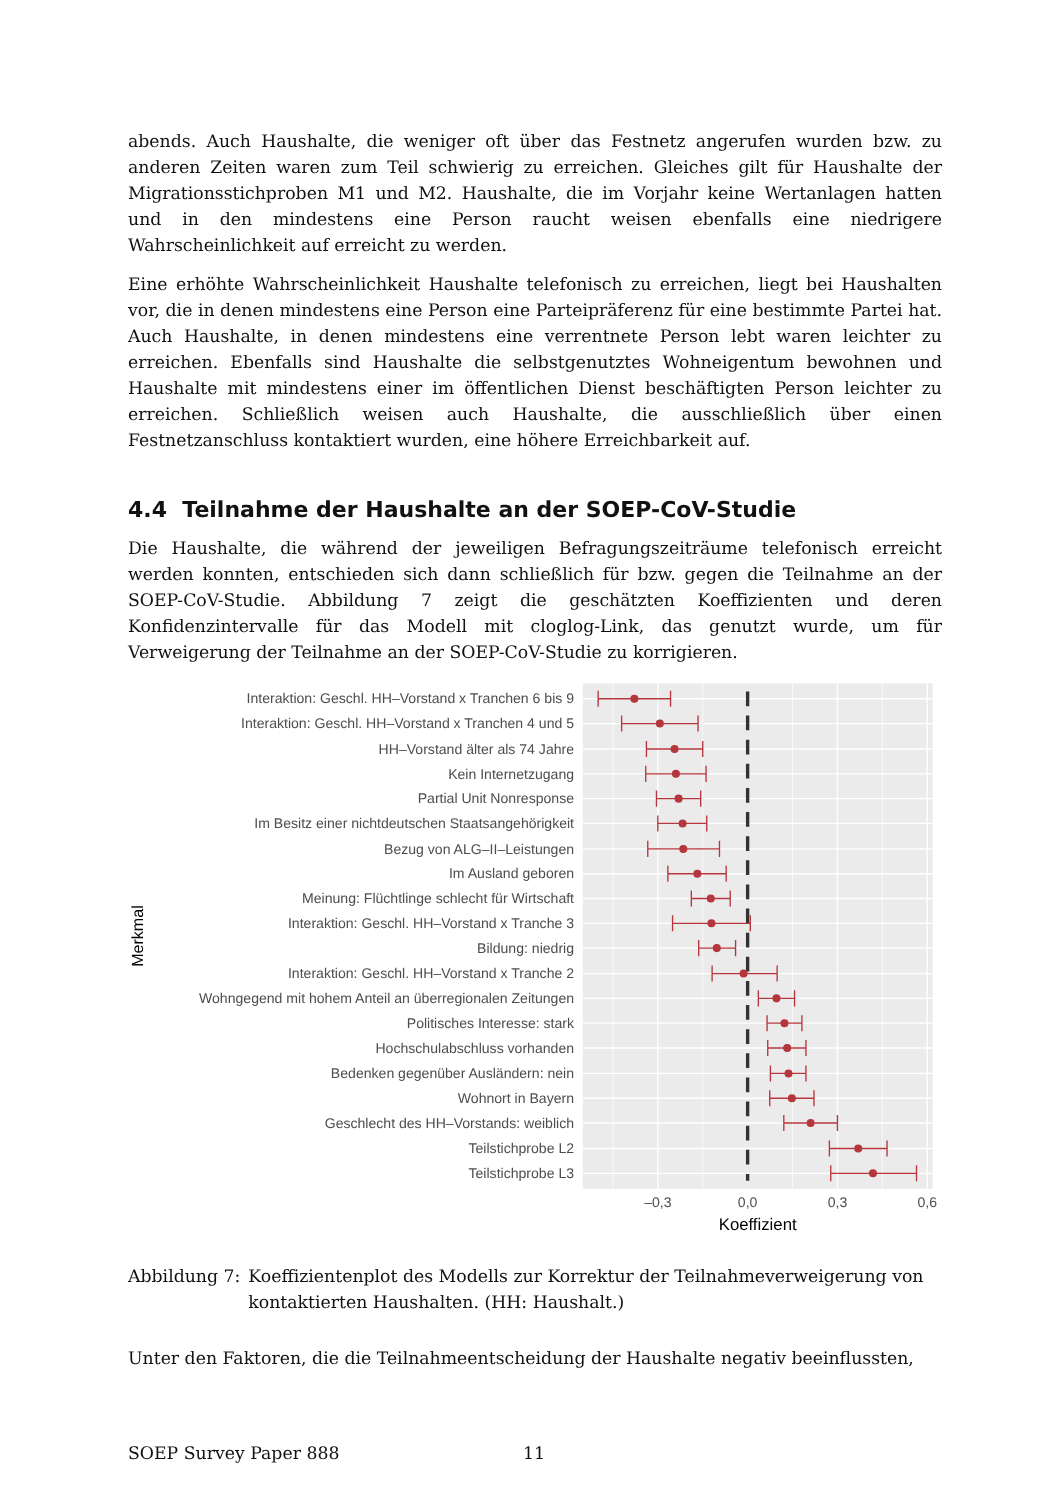abends. Auch Haushalte, die weniger oft über das Festnetz angerufen wurden bzw. zu anderen Zeiten waren zum Teil schwierig zu erreichen. Gleiches gilt für Haushalte der Migrationsstichproben M1 und M2. Haushalte, die im Vorjahr keine Wertanlagen hatten und in den mindestens eine Person raucht weisen ebenfalls eine niedrigere Wahrscheinlichkeit auf erreicht zu werden.
Eine erhöhte Wahrscheinlichkeit Haushalte telefonisch zu erreichen, liegt bei Haushalten vor, die in denen mindestens eine Person eine Parteipräferenz für eine bestimmte Partei hat. Auch Haushalte, in denen mindestens eine verrentnete Person lebt waren leichter zu erreichen. Ebenfalls sind Haushalte die selbstgenutztes Wohneigentum bewohnen und Haushalte mit mindestens einer im öffentlichen Dienst beschäftigten Person leichter zu erreichen. Schließlich weisen auch Haushalte, die ausschließlich über einen Festnetzanschluss kontaktiert wurden, eine höhere Erreichbarkeit auf.
4.4 Teilnahme der Haushalte an der SOEP-CoV-Studie
Die Haushalte, die während der jeweiligen Befragungszeiträume telefonisch erreicht werden konnten, entschieden sich dann schließlich für bzw. gegen die Teilnahme an der SOEP-CoV-Studie. Abbildung 7 zeigt die geschätzten Koeffizienten und deren Konfidenzintervalle für das Modell mit cloglog-Link, das genutzt wurde, um für Verweigerung der Teilnahme an der SOEP-CoV-Studie zu korrigieren.
Merkmal
Interaktion: Geschl. HH–Vorstand x Tranchen 6 bis 9
Interaktion: Geschl. HH–Vorstand x Tranchen 4 und 5
HH–Vorstand älter als 74 Jahre
Kein Internetzugang
Partial Unit Nonresponse
Im Besitz einer nichtdeutschen Staatsangehörigkeit
Bezug von ALG–II–Leistungen
Im Ausland geboren
Meinung: Flüchtlinge schlecht für Wirtschaft
Interaktion: Geschl. HH–Vorstand x Tranche 3
Bildung: niedrig
Interaktion: Geschl. HH–Vorstand x Tranche 2
Wohngegend mit hohem Anteil an überregionalen Zeitungen
Politisches Interesse: stark
Hochschulabschluss vorhanden
Bedenken gegenüber Ausländern: nein
Wohnort in Bayern
Geschlecht des HH–Vorstands: weiblich
Teilstichprobe L2
Teilstichprobe L3
–0,3
0,0
0,3
0,6
Koeffizient
Abbildung 7: Koeffizientenplot des Modells zur Korrektur der Teilnahmeverweigerung von kontaktierten Haushalten. (HH: Haushalt.)
Unter den Faktoren, die die Teilnahmeentscheidung der Haushalte negativ beeinflussten,
SOEP Survey Paper 888 11